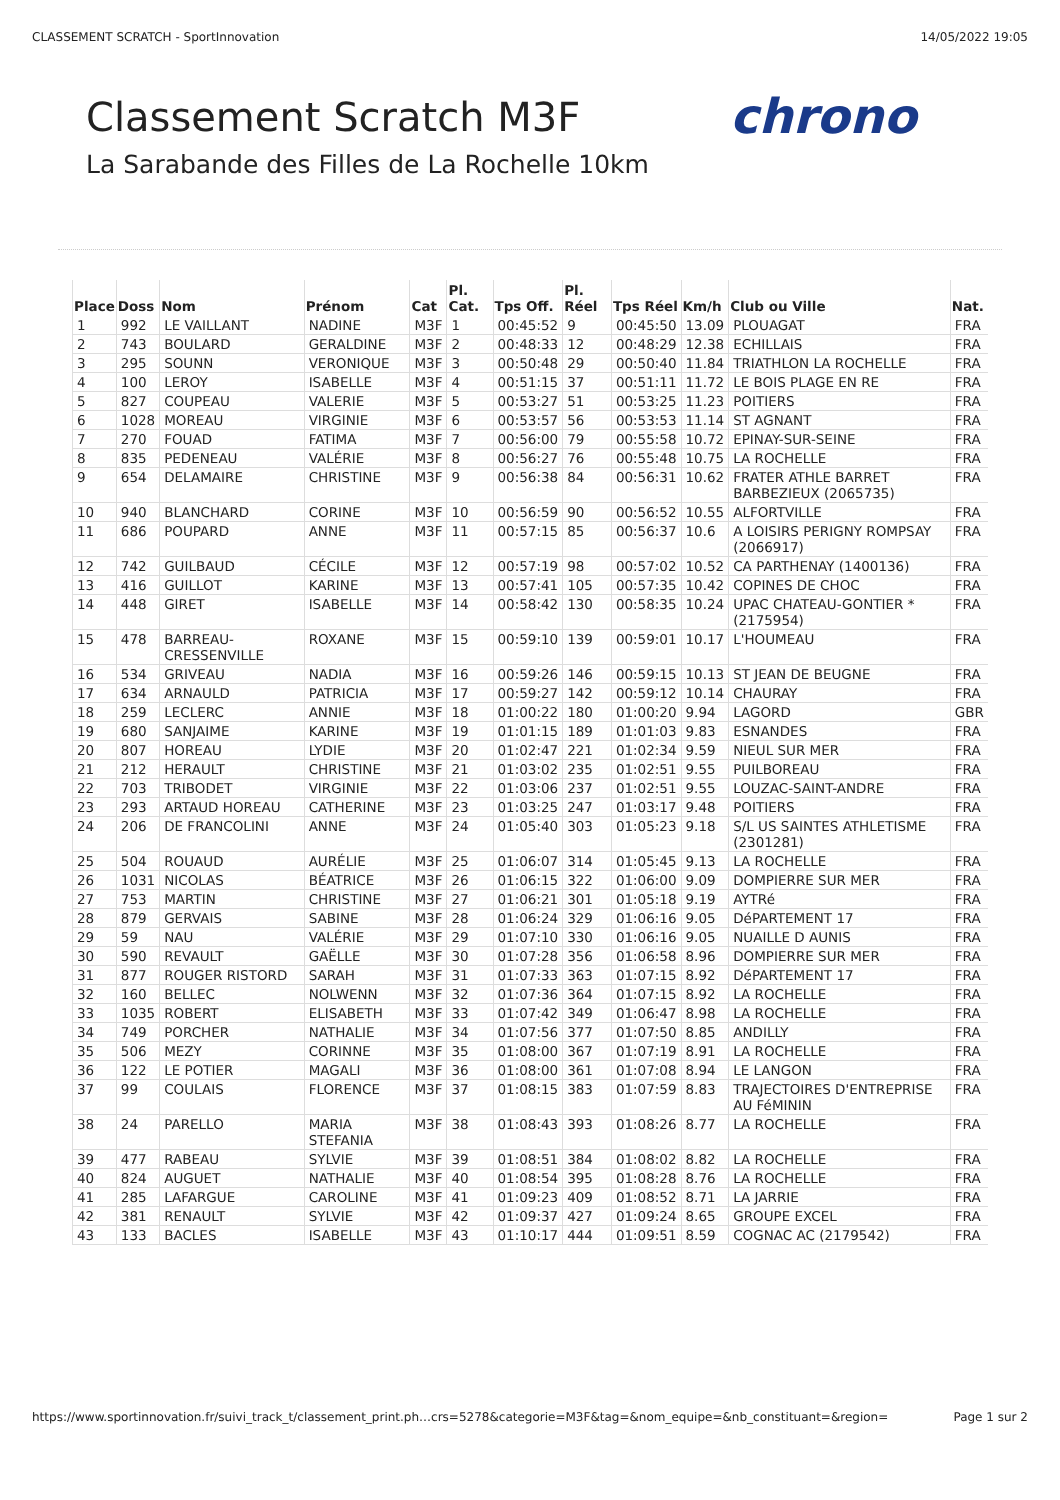CLASSEMENT SCRATCH - SportInnovation 14/05/2022 19:05
chrono
Classement Scratch M3F
La Sarabande des Filles de La Rochelle 10km
| Place | Doss | Nom | Prénom | Cat | Pl. Cat. | Tps Off. | Pl. Réel | Tps Réel | Km/h | Club ou Ville | Nat. |
| --- | --- | --- | --- | --- | --- | --- | --- | --- | --- | --- | --- |
| 1 | 992 | LE VAILLANT | NADINE | M3F | 1 | 00:45:52 | 9 | 00:45:50 | 13.09 | PLOUAGAT | FRA |
| 2 | 743 | BOULARD | GERALDINE | M3F | 2 | 00:48:33 | 12 | 00:48:29 | 12.38 | ECHILLAIS | FRA |
| 3 | 295 | SOUNN | VERONIQUE | M3F | 3 | 00:50:48 | 29 | 00:50:40 | 11.84 | TRIATHLON LA ROCHELLE | FRA |
| 4 | 100 | LEROY | ISABELLE | M3F | 4 | 00:51:15 | 37 | 00:51:11 | 11.72 | LE BOIS PLAGE EN RE | FRA |
| 5 | 827 | COUPEAU | VALERIE | M3F | 5 | 00:53:27 | 51 | 00:53:25 | 11.23 | POITIERS | FRA |
| 6 | 1028 | MOREAU | VIRGINIE | M3F | 6 | 00:53:57 | 56 | 00:53:53 | 11.14 | ST AGNANT | FRA |
| 7 | 270 | FOUAD | FATIMA | M3F | 7 | 00:56:00 | 79 | 00:55:58 | 10.72 | EPINAY-SUR-SEINE | FRA |
| 8 | 835 | PEDENEAU | VALÉRIE | M3F | 8 | 00:56:27 | 76 | 00:55:48 | 10.75 | LA ROCHELLE | FRA |
| 9 | 654 | DELAMAIRE | CHRISTINE | M3F | 9 | 00:56:38 | 84 | 00:56:31 | 10.62 | FRATER ATHLE BARRET BARBEZIEUX (2065735) | FRA |
| 10 | 940 | BLANCHARD | CORINE | M3F | 10 | 00:56:59 | 90 | 00:56:52 | 10.55 | ALFORTVILLE | FRA |
| 11 | 686 | POUPARD | ANNE | M3F | 11 | 00:57:15 | 85 | 00:56:37 | 10.6 | A LOISIRS PERIGNY ROMPSAY (2066917) | FRA |
| 12 | 742 | GUILBAUD | CÉCILE | M3F | 12 | 00:57:19 | 98 | 00:57:02 | 10.52 | CA PARTHENAY (1400136) | FRA |
| 13 | 416 | GUILLOT | KARINE | M3F | 13 | 00:57:41 | 105 | 00:57:35 | 10.42 | COPINES DE CHOC | FRA |
| 14 | 448 | GIRET | ISABELLE | M3F | 14 | 00:58:42 | 130 | 00:58:35 | 10.24 | UPAC CHATEAU-GONTIER * (2175954) | FRA |
| 15 | 478 | BARREAU-CRESSENVILLE | ROXANE | M3F | 15 | 00:59:10 | 139 | 00:59:01 | 10.17 | L'HOUMEAU | FRA |
| 16 | 534 | GRIVEAU | NADIA | M3F | 16 | 00:59:26 | 146 | 00:59:15 | 10.13 | ST JEAN DE BEUGNE | FRA |
| 17 | 634 | ARNAULD | PATRICIA | M3F | 17 | 00:59:27 | 142 | 00:59:12 | 10.14 | CHAURAY | FRA |
| 18 | 259 | LECLERC | ANNIE | M3F | 18 | 01:00:22 | 180 | 01:00:20 | 9.94 | LAGORD | GBR |
| 19 | 680 | SANJAIME | KARINE | M3F | 19 | 01:01:15 | 189 | 01:01:03 | 9.83 | ESNANDES | FRA |
| 20 | 807 | HOREAU | LYDIE | M3F | 20 | 01:02:47 | 221 | 01:02:34 | 9.59 | NIEUL SUR MER | FRA |
| 21 | 212 | HERAULT | CHRISTINE | M3F | 21 | 01:03:02 | 235 | 01:02:51 | 9.55 | PUILBOREAU | FRA |
| 22 | 703 | TRIBODET | VIRGINIE | M3F | 22 | 01:03:06 | 237 | 01:02:51 | 9.55 | LOUZAC-SAINT-ANDRE | FRA |
| 23 | 293 | ARTAUD HOREAU | CATHERINE | M3F | 23 | 01:03:25 | 247 | 01:03:17 | 9.48 | POITIERS | FRA |
| 24 | 206 | DE FRANCOLINI | ANNE | M3F | 24 | 01:05:40 | 303 | 01:05:23 | 9.18 | S/L US SAINTES ATHLETISME (2301281) | FRA |
| 25 | 504 | ROUAUD | AURÉLIE | M3F | 25 | 01:06:07 | 314 | 01:05:45 | 9.13 | LA ROCHELLE | FRA |
| 26 | 1031 | NICOLAS | BÉATRICE | M3F | 26 | 01:06:15 | 322 | 01:06:00 | 9.09 | DOMPIERRE SUR MER | FRA |
| 27 | 753 | MARTIN | CHRISTINE | M3F | 27 | 01:06:21 | 301 | 01:05:18 | 9.19 | AYTRé | FRA |
| 28 | 879 | GERVAIS | SABINE | M3F | 28 | 01:06:24 | 329 | 01:06:16 | 9.05 | DéPARTEMENT 17 | FRA |
| 29 | 59 | NAU | VALÉRIE | M3F | 29 | 01:07:10 | 330 | 01:06:16 | 9.05 | NUAILLE D AUNIS | FRA |
| 30 | 590 | REVAULT | GAËLLE | M3F | 30 | 01:07:28 | 356 | 01:06:58 | 8.96 | DOMPIERRE SUR MER | FRA |
| 31 | 877 | ROUGER RISTORD | SARAH | M3F | 31 | 01:07:33 | 363 | 01:07:15 | 8.92 | DéPARTEMENT 17 | FRA |
| 32 | 160 | BELLEC | NOLWENN | M3F | 32 | 01:07:36 | 364 | 01:07:15 | 8.92 | LA ROCHELLE | FRA |
| 33 | 1035 | ROBERT | ELISABETH | M3F | 33 | 01:07:42 | 349 | 01:06:47 | 8.98 | LA ROCHELLE | FRA |
| 34 | 749 | PORCHER | NATHALIE | M3F | 34 | 01:07:56 | 377 | 01:07:50 | 8.85 | ANDILLY | FRA |
| 35 | 506 | MEZY | CORINNE | M3F | 35 | 01:08:00 | 367 | 01:07:19 | 8.91 | LA ROCHELLE | FRA |
| 36 | 122 | LE POTIER | MAGALI | M3F | 36 | 01:08:00 | 361 | 01:07:08 | 8.94 | LE LANGON | FRA |
| 37 | 99 | COULAIS | FLORENCE | M3F | 37 | 01:08:15 | 383 | 01:07:59 | 8.83 | TRAJECTOIRES D'ENTREPRISE AU FéMININ | FRA |
| 38 | 24 | PARELLO | MARIA STEFANIA | M3F | 38 | 01:08:43 | 393 | 01:08:26 | 8.77 | LA ROCHELLE | FRA |
| 39 | 477 | RABEAU | SYLVIE | M3F | 39 | 01:08:51 | 384 | 01:08:02 | 8.82 | LA ROCHELLE | FRA |
| 40 | 824 | AUGUET | NATHALIE | M3F | 40 | 01:08:54 | 395 | 01:08:28 | 8.76 | LA ROCHELLE | FRA |
| 41 | 285 | LAFARGUE | CAROLINE | M3F | 41 | 01:09:23 | 409 | 01:08:52 | 8.71 | LA JARRIE | FRA |
| 42 | 381 | RENAULT | SYLVIE | M3F | 42 | 01:09:37 | 427 | 01:09:24 | 8.65 | GROUPE EXCEL | FRA |
| 43 | 133 | BACLES | ISABELLE | M3F | 43 | 01:10:17 | 444 | 01:09:51 | 8.59 | COGNAC AC (2179542) | FRA |
https://www.sportinnovation.fr/suivi_track_t/classement_print.ph…crs=5278&categorie=M3F&tag=&nom_equipe=&nb_constituant=&region= Page 1 sur 2